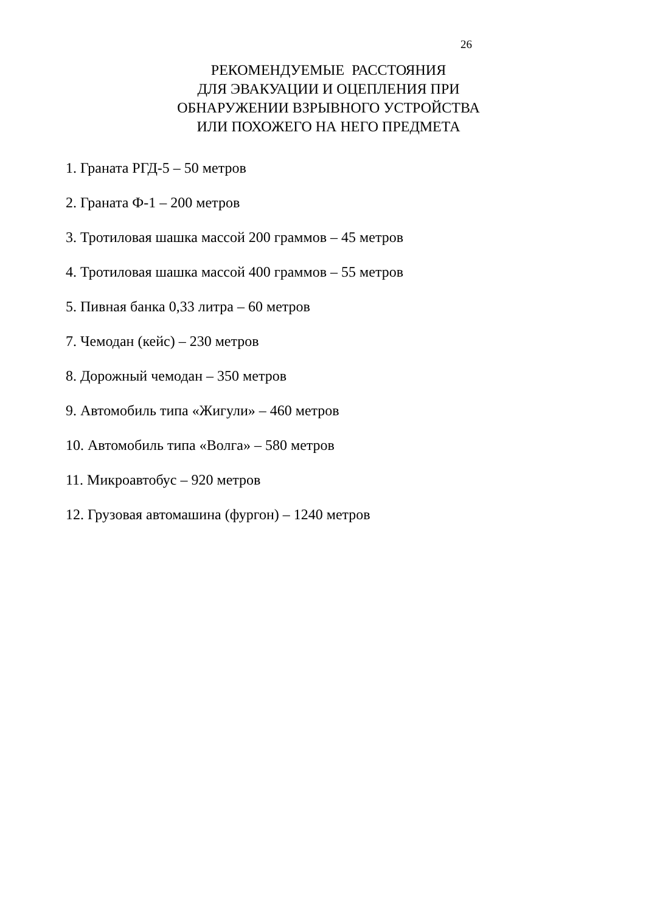26
РЕКОМЕНДУЕМЫЕ РАССТОЯНИЯ
ДЛЯ ЭВАКУАЦИИ И ОЦЕПЛЕНИЯ ПРИ
ОБНАРУЖЕНИИ ВЗРЫВНОГО УСТРОЙСТВА
ИЛИ ПОХОЖЕГО НА НЕГО ПРЕДМЕТА
1. Граната РГД-5 – 50 метров
2. Граната Ф-1 – 200 метров
3. Тротиловая шашка массой 200 граммов – 45 метров
4. Тротиловая шашка массой 400 граммов – 55 метров
5. Пивная банка 0,33 литра – 60 метров
7. Чемодан (кейс) – 230 метров
8. Дорожный чемодан – 350 метров
9. Автомобиль типа «Жигули» – 460 метров
10. Автомобиль типа «Волга» – 580 метров
11. Микроавтобус – 920 метров
12. Грузовая автомашина (фургон) – 1240 метров